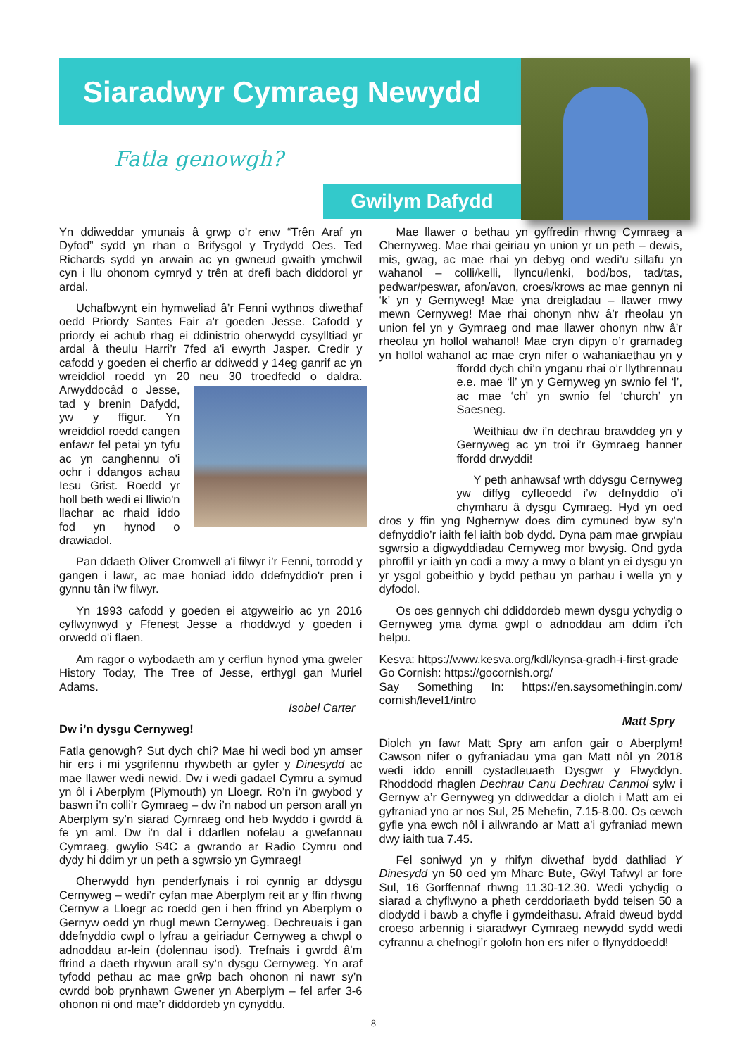Siaradwyr Cymraeg Newydd
Fatla genowgh?
Gwilym Dafydd
Yn ddiweddar ymunais â grwp o’r enw “Trên Araf yn Dyfod” sydd yn rhan o Brifysgol y Trydydd Oes. Ted Richards sydd yn arwain ac yn gwneud gwaith ymchwil cyn i llu ohonom cymryd y trên at drefi bach diddorol yr ardal.
Uchafbwynt ein hymweliad â’r Fenni wythnos diwethaf oedd Priordy Santes Fair a'r goeden Jesse. Cafodd y priordy ei achub rhag ei ddinistrio oherwydd cysylltiad yr ardal â theulu Harri’r 7fed a'i ewyrth Jasper. Credir y cafodd y goeden ei cherfio ar ddiwedd y 14eg ganrif ac yn wreiddiol roedd yn 20 neu 30 troedfedd o daldra. Arwyddocâd o Jesse, tad y brenin Dafydd, yw y ffigur. Yn wreiddiol roedd cangen enfawr fel petai yn tyfu ac yn canghennu o'i ochr i ddangos achau Iesu Grist. Roedd yr holl beth wedi ei lliwio'n llachar ac rhaid iddo fod yn hynod o drawiadol.
Pan ddaeth Oliver Cromwell a'i filwyr i’r Fenni, torrodd y gangen i lawr, ac mae honiad iddo ddefnyddio'r pren i gynnu tân i'w filwyr.
Yn 1993 cafodd y goeden ei atgyweirio ac yn 2016 cyflwynwyd y Ffenest Jesse a rhoddwyd y goeden i orwedd o'i flaen.
Am ragor o wybodaeth am y cerflun hynod yma gweler History Today, The Tree of Jesse, erthygl gan Muriel Adams.
Isobel Carter
Dw i’n dysgu Cernyweg!
Fatla genowgh? Sut dych chi? Mae hi wedi bod yn amser hir ers i mi ysgrifennu rhywbeth ar gyfer y Dinesydd ac mae llawer wedi newid. Dw i wedi gadael Cymru a symud yn ôl i Aberplym (Plymouth) yn Lloegr. Ro’n i’n gwybod y baswn i’n colli’r Gymraeg – dw i’n nabod un person arall yn Aberplym sy’n siarad Cymraeg ond heb lwyddo i gwrdd â fe yn aml. Dw i’n dal i ddarllen nofelau a gwefannau Cymraeg, gwylio S4C a gwrando ar Radio Cymru ond dydy hi ddim yr un peth a sgwrsio yn Gymraeg!
Oherwydd hyn penderfynais i roi cynnig ar ddysgu Cernyweg – wedi’r cyfan mae Aberplym reit ar y ffin rhwng Cernyw a Lloegr ac roedd gen i hen ffrind yn Aberplym o Gernyw oedd yn rhugl mewn Cernyweg. Dechreuais i gan ddefnyddio cwpl o lyfrau a geiriadur Cernyweg a chwpl o adnoddau ar-lein (dolennau isod). Trefnais i gwrdd â’m ffrind a daeth rhywun arall sy’n dysgu Cernyweg. Yn araf tyfodd pethau ac mae grŵp bach ohonon ni nawr sy’n cwrdd bob prynhawn Gwener yn Aberplym – fel arfer 3-6 ohonon ni ond mae’r diddordeb yn cynyddu.
Mae llawer o bethau yn gyffredin rhwng Cymraeg a Chernyweg. Mae rhai geiriau yn union yr un peth – dewis, mis, gwag, ac mae rhai yn debyg ond wedi’u sillafu yn wahanol – colli/kelli, llyncu/lenki, bod/bos, tad/tas, pedwar/peswar, afon/avon, croes/krows ac mae gennyn ni ‘k’ yn y Gernyweg! Mae yna dreigladau – llawer mwy mewn Cernyweg! Mae rhai ohonyn nhw â’r rheolau yn union fel yn y Gymraeg ond mae llawer ohonyn nhw â’r rheolau yn hollol wahanol! Mae cryn dipyn o’r gramadeg yn hollol wahanol ac mae cryn nifer o wahaniaethau yn y ffordd dych chi’n ynganu rhai o’r llythrennau e.e. mae ‘ll’ yn y Gernyweg yn swnio fel ‘l’, ac mae ‘ch’ yn swnio fel ‘church’ yn Saesneg.
Weithiau dw i’n dechrau brawddeg yn y Gernyweg ac yn troi i’r Gymraeg hanner ffordd drwyddi!
Y peth anhawsaf wrth ddysgu Cernyweg yw diffyg cyfleoedd i’w defnyddio o’i chymharu â dysgu Cymraeg. Hyd yn oed dros y ffin yng Nghernyw does dim cymuned byw sy’n defnyddio’r iaith fel iaith bob dydd. Dyna pam mae grwpiau sgwrsio a digwyddiadau Cernyweg mor bwysig. Ond gyda phroffil yr iaith yn codi a mwy a mwy o blant yn ei dysgu yn yr ysgol gobeithio y bydd pethau yn parhau i wella yn y dyfodol.
Os oes gennych chi ddiddordeb mewn dysgu ychydig o Gernyweg yma dyma gwpl o adnoddau am ddim i’ch helpu.
Kesva: https://www.kesva.org/kdl/kynsa-gradh-i-first-grade
Go Cornish: https://gocornish.org/
Say Something In: https://en.saysomethingin.com/ cornish/level1/intro
Matt Spry
Diolch yn fawr Matt Spry am anfon gair o Aberplym! Cawson nifer o gyfraniadau yma gan Matt nôl yn 2018 wedi iddo ennill cystadleuaeth Dysgwr y Flwyddyn. Rhoddodd rhaglen Dechrau Canu Dechrau Canmol sylw i Gernyw a’r Gernyweg yn ddiweddar a diolch i Matt am ei gyfraniad yno ar nos Sul, 25 Mehefin, 7.15-8.00. Os cewch gyfle yna ewch nôl i ailwrando ar Matt a’i gyfraniad mewn dwy iaith tua 7.45.
Fel soniwyd yn y rhifyn diwethaf bydd dathliad Y Dinesydd yn 50 oed ym Mharc Bute, Gŵyl Tafwyl ar fore Sul, 16 Gorffennaf rhwng 11.30-12.30. Wedi ychydig o siarad a chyflwyno a pheth cerddoriaeth bydd teisen 50 a diodydd i bawb a chyfle i gymdeithasu. Afraid dweud bydd croeso arbennig i siaradwyr Cymraeg newydd sydd wedi cyfrannu a chefnogi’r golofn hon ers nifer o flynyddoedd!
8